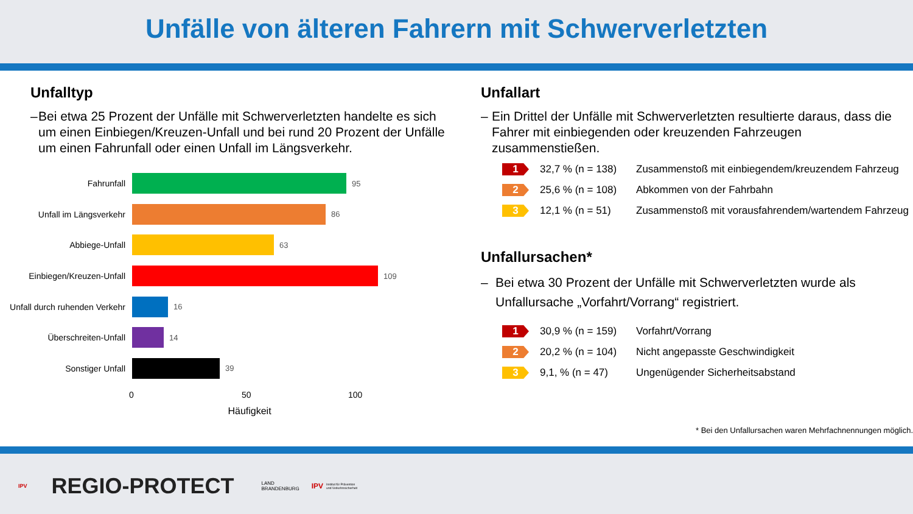Unfälle von älteren Fahrern mit Schwerverletzten
Unfalltyp
– Bei etwa 25 Prozent der Unfälle mit Schwerverletzten handelte es sich um einen Einbiegen/Kreuzen-Unfall und bei rund 20 Prozent der Unfälle um einen Fahrunfall oder einen Unfall im Längsverkehr.
Fahrunfall 95
Unfall im Längsverkehr 86
Abbiege-Unfall 63
Einbiegen/Kreuzen-Unfall 109
Unfall durch ruhenden Verkehr 16
Überschreiten-Unfall 14
Sonstiger Unfall 39
0 50 100
Häufigkeit
Unfallart
– Ein Drittel der Unfälle mit Schwerverletzten resultierte daraus, dass die Fahrer mit einbiegenden oder kreuzenden Fahrzeugen zusammenstießen.
1 32,7 % (n = 138) Zusammenstoß mit einbiegendem/kreuzendem Fahrzeug
2 25,6 % (n = 108) Abkommen von der Fahrbahn
3 12,1 % (n = 51) Zusammenstoß mit vorausfahrendem/wartendem Fahrzeug
Unfallursachen*
– Bei etwa 30 Prozent der Unfälle mit Schwerverletzten wurde als Unfallursache „Vorfahrt/Vorrang“ registriert.
1 30,9 % (n = 159) Vorfahrt/Vorrang
2 20,2 % (n = 104) Nicht angepasste Geschwindigkeit
3 9,1, % (n = 47) Ungenügender Sicherheitsabstand
* Bei den Unfallursachen waren Mehrfachnennungen möglich.
IPV REGIO-PROTECT LAND
BRANDENBURG IPV Institut für Prävention
und Verkehrssicherheit